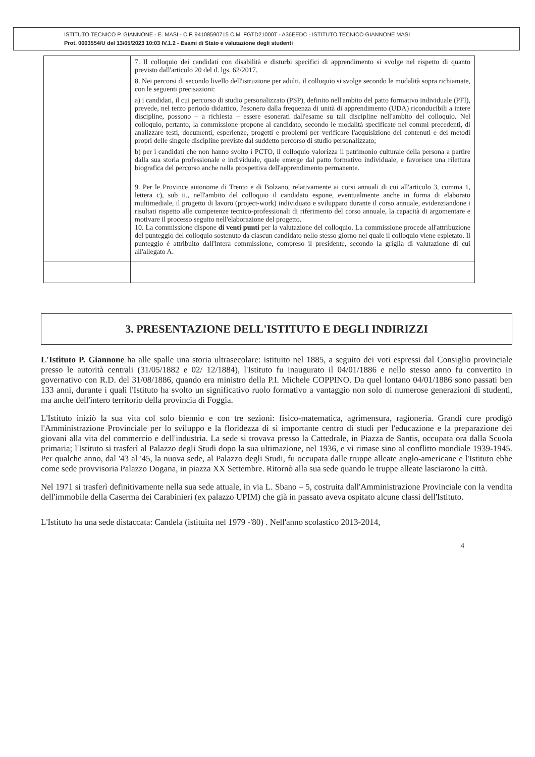ISTITUTO TECNICO P. GIANNONE - E. MASI - C.F. 94108590715 C.M. FGTD21000T - A36EEDC - ISTITUTO TECNICO GIANNONE MASI
Prot. 0003554/U del 13/05/2023 10:03 IV.1.2 - Esami di Stato e valutazione degli studenti
| | 7. Il colloquio dei candidati con disabilità e disturbi specifici di apprendimento si svolge nel rispetto di quanto previsto dall'articolo 20 del d. lgs. 62/2017. 8. Nei percorsi di secondo livello dell'istruzione per adulti, il colloquio si svolge secondo le modalità sopra richiamate, con le seguenti precisazioni: a) i candidati, il cui percorso di studio personalizzato (PSP), definito nell'ambito del patto formativo individuale (PFI), prevede, nel terzo periodo didattico, l'esonero dalla frequenza di unità di apprendimento (UDA) riconducibili a intere discipline, possono – a richiesta – essere esonerati dall'esame su tali discipline nell'ambito del colloquio. Nel colloquio, pertanto, la commissione propone al candidato, secondo le modalità specificate nei commi precedenti, di analizzare testi, documenti, esperienze, progetti e problemi per verificare l'acquisizione dei contenuti e dei metodi propri delle singole discipline previste dal suddetto percorso di studio personalizzato; b) per i candidati che non hanno svolto i PCTO, il colloquio valorizza il patrimonio culturale della persona a partire dalla sua storia professionale e individuale, quale emerge dal patto formativo individuale, e favorisce una rilettura biografica del percorso anche nella prospettiva dell'apprendimento permanente. 9. Per le Province autonome di Trento e di Bolzano, relativamente ai corsi annuali di cui all'articolo 3, comma 1, lettera c), sub ii., nell'ambito del colloquio il candidato espone, eventualmente anche in forma di elaborato multimediale, il progetto di lavoro (project-work) individuato e sviluppato durante il corso annuale, evidenziandone i risultati rispetto alle competenze tecnico-professionali di riferimento del corso annuale, la capacità di argomentare e motivare il processo seguito nell'elaborazione del progetto. 10. La commissione dispone di venti punti per la valutazione del colloquio. La commissione procede all'attribuzione del punteggio del colloquio sostenuto da ciascun candidato nello stesso giorno nel quale il colloquio viene espletato. Il punteggio è attribuito dall'intera commissione, compreso il presidente, secondo la griglia di valutazione di cui all'allegato A. |
3. PRESENTAZIONE DELL'ISTITUTO E DEGLI INDIRIZZI
L'Istituto P. Giannone ha alle spalle una storia ultrasecolare: istituito nel 1885, a seguito dei voti espressi dal Consiglio provinciale presso le autorità centrali (31/05/1882 e 02/ 12/1884), l'Istituto fu inaugurato il 04/01/1886 e nello stesso anno fu convertito in governativo con R.D. del 31/08/1886, quando era ministro della P.I. Michele COPPINO. Da quel lontano 04/01/1886 sono passati ben 133 anni, durante i quali l'Istituto ha svolto un significativo ruolo formativo a vantaggio non solo di numerose generazioni di studenti, ma anche dell'intero territorio della provincia di Foggia.
L'Istituto iniziò la sua vita col solo biennio e con tre sezioni: fisico-matematica, agrimensura, ragioneria. Grandi cure prodigò l'Amministrazione Provinciale per lo sviluppo e la floridezza di sì importante centro di studi per l'educazione e la preparazione dei giovani alla vita del commercio e dell'industria. La sede si trovava presso la Cattedrale, in Piazza de Santis, occupata ora dalla Scuola primaria; l'Istituto si trasferì al Palazzo degli Studi dopo la sua ultimazione, nel 1936, e vi rimase sino al conflitto mondiale 1939-1945. Per qualche anno, dal '43 al '45, la nuova sede, al Palazzo degli Studi, fu occupata dalle truppe alleate anglo-americane e l'Istituto ebbe come sede provvisoria Palazzo Dogana, in piazza XX Settembre. Ritornò alla sua sede quando le truppe alleate lasciarono la città.
Nel 1971 si trasferì definitivamente nella sua sede attuale, in via L. Sbano – 5, costruita dall'Amministrazione Provinciale con la vendita dell'immobile della Caserma dei Carabinieri (ex palazzo UPIM) che già in passato aveva ospitato alcune classi dell'Istituto.
L'Istituto ha una sede distaccata: Candela (istituita nel 1979 -'80) . Nell'anno scolastico 2013-2014,
4